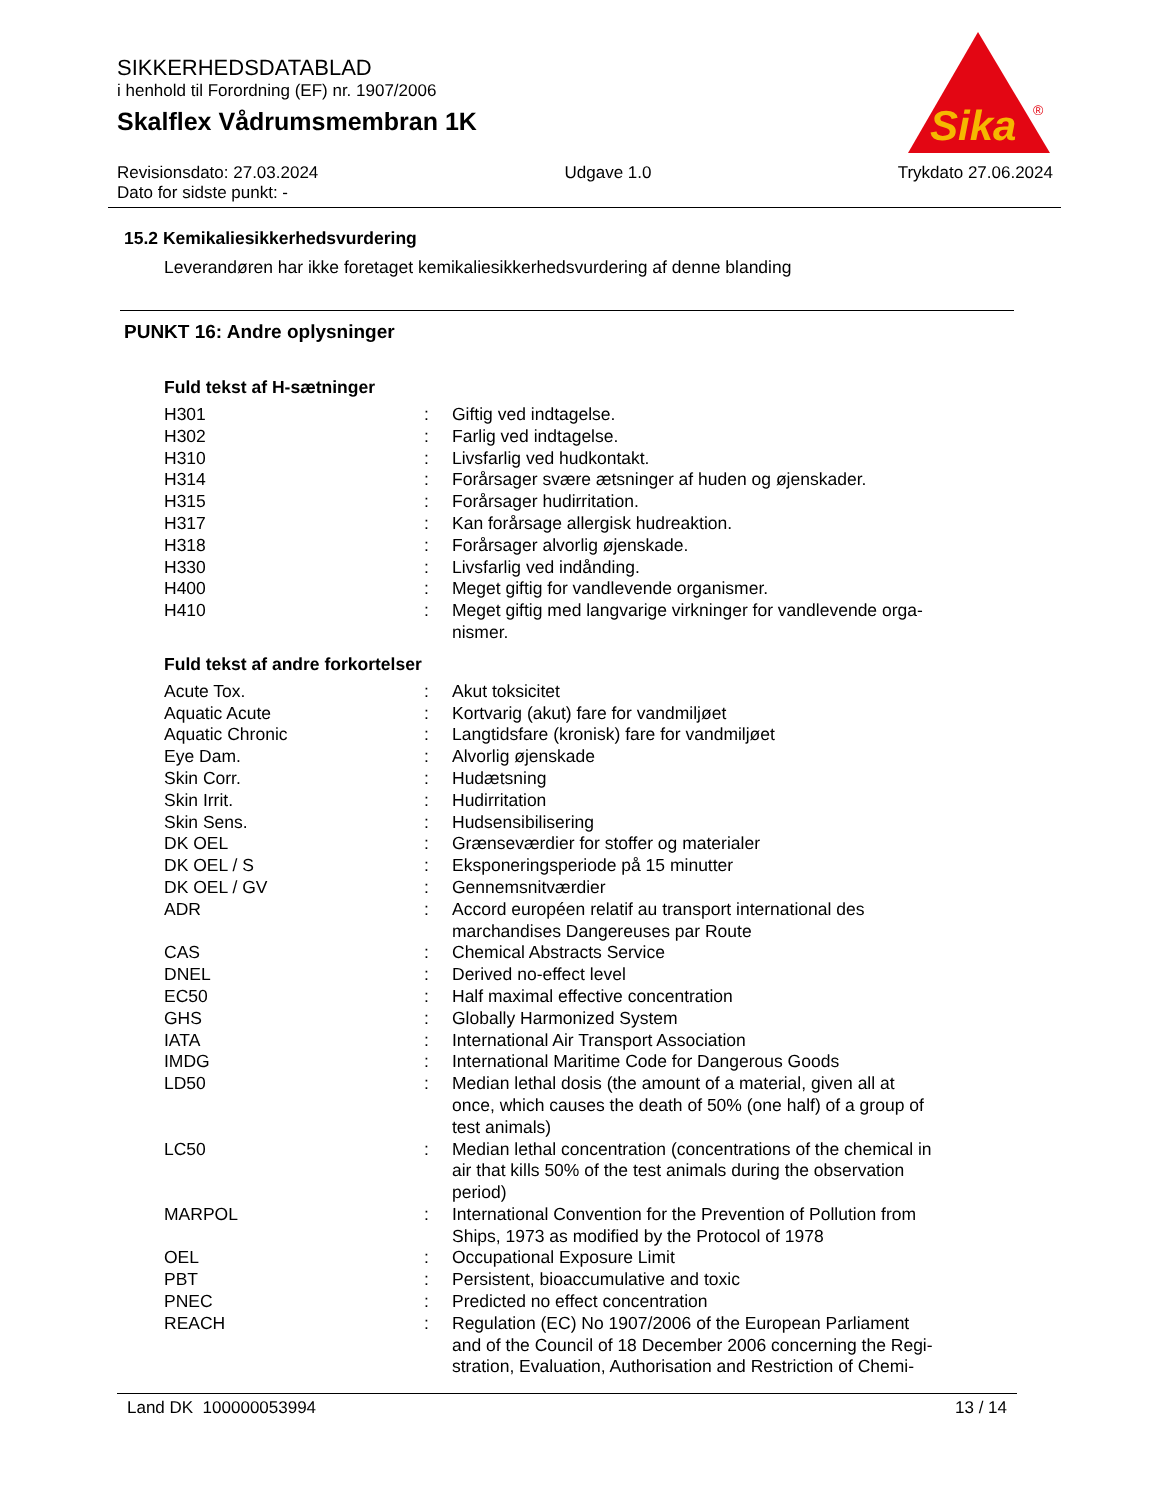SIKKERHEDSDATABLAD
i henhold til Forordning (EF) nr. 1907/2006
Skalflex Vådrumsmembran 1K
Sika
®
Revisionsdato: 27.03.2024
Dato for sidste punkt: -
Udgave 1.0 Trykdato 27.06.2024
15.2 Kemikaliesikkerhedsvurdering
Leverandøren har ikke foretaget kemikaliesikkerhedsvurdering af denne blanding
PUNKT 16: Andre oplysninger
Fuld tekst af H-sætninger
| H301 | : | Giftig ved indtagelse. |
| H302 | : | Farlig ved indtagelse. |
| H310 | : | Livsfarlig ved hudkontakt. |
| H314 | : | Forårsager svære ætsninger af huden og øjenskader. |
| H315 | : | Forårsager hudirritation. |
| H317 | : | Kan forårsage allergisk hudreaktion. |
| H318 | : | Forårsager alvorlig øjenskade. |
| H330 | : | Livsfarlig ved indånding. |
| H400 | : | Meget giftig for vandlevende organismer. |
| H410 | : | Meget giftig med langvarige virkninger for vandlevende orga- nismer. |
Fuld tekst af andre forkortelser
| Acute Tox. | : | Akut toksicitet |
| Aquatic Acute | : | Kortvarig (akut) fare for vandmiljøet |
| Aquatic Chronic | : | Langtidsfare (kronisk) fare for vandmiljøet |
| Eye Dam. | : | Alvorlig øjenskade |
| Skin Corr. | : | Hudætsning |
| Skin Irrit. | : | Hudirritation |
| Skin Sens. | : | Hudsensibilisering |
| DK OEL | : | Grænseværdier for stoffer og materialer |
| DK OEL / S | : | Eksponeringsperiode på 15 minutter |
| DK OEL / GV | : | Gennemsnitværdier |
| ADR | : | Accord européen relatif au transport international des marchandises Dangereuses par Route |
| CAS | : | Chemical Abstracts Service |
| DNEL | : | Derived no-effect level |
| EC50 | : | Half maximal effective concentration |
| GHS | : | Globally Harmonized System |
| IATA | : | International Air Transport Association |
| IMDG | : | International Maritime Code for Dangerous Goods |
| LD50 | : | Median lethal dosis (the amount of a material, given all at once, which causes the death of 50% (one half) of a group of test animals) |
| LC50 | : | Median lethal concentration (concentrations of the chemical in air that kills 50% of the test animals during the observation period) |
| MARPOL | : | International Convention for the Prevention of Pollution from Ships, 1973 as modified by the Protocol of 1978 |
| OEL | : | Occupational Exposure Limit |
| PBT | : | Persistent, bioaccumulative and toxic |
| PNEC | : | Predicted no effect concentration |
| REACH | : | Regulation (EC) No 1907/2006 of the European Parliament and of the Council of 18 December 2006 concerning the Regi- stration, Evaluation, Authorisation and Restriction of Chemi- |
Land DK 100000053994 13 / 14